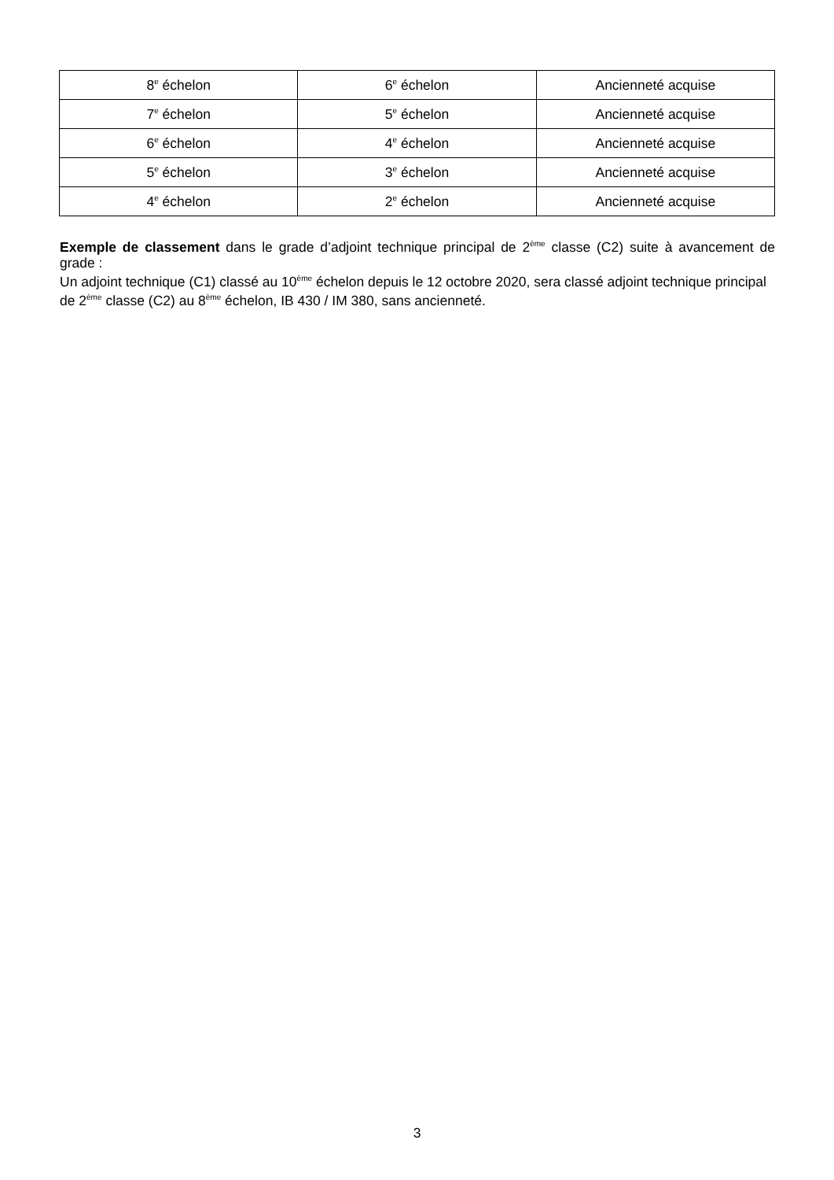| 8<sup>e</sup> échelon | 6<sup>e</sup> échelon | Ancienneté acquise |
| 7<sup>e</sup> échelon | 5<sup>e</sup> échelon | Ancienneté acquise |
| 6<sup>e</sup> échelon | 4<sup>e</sup> échelon | Ancienneté acquise |
| 5<sup>e</sup> échelon | 3<sup>e</sup> échelon | Ancienneté acquise |
| 4<sup>e</sup> échelon | 2<sup>e</sup> échelon | Ancienneté acquise |
Exemple de classement dans le grade d’adjoint technique principal de 2<sup>ème</sup> classe (C2) suite à avancement de grade :
Un adjoint technique (C1) classé au 10<sup>ème</sup> échelon depuis le 12 octobre 2020, sera classé adjoint technique principal de 2<sup>ème</sup> classe (C2) au 8<sup>ème</sup> échelon, IB 430 / IM 380, sans ancienneté.
3